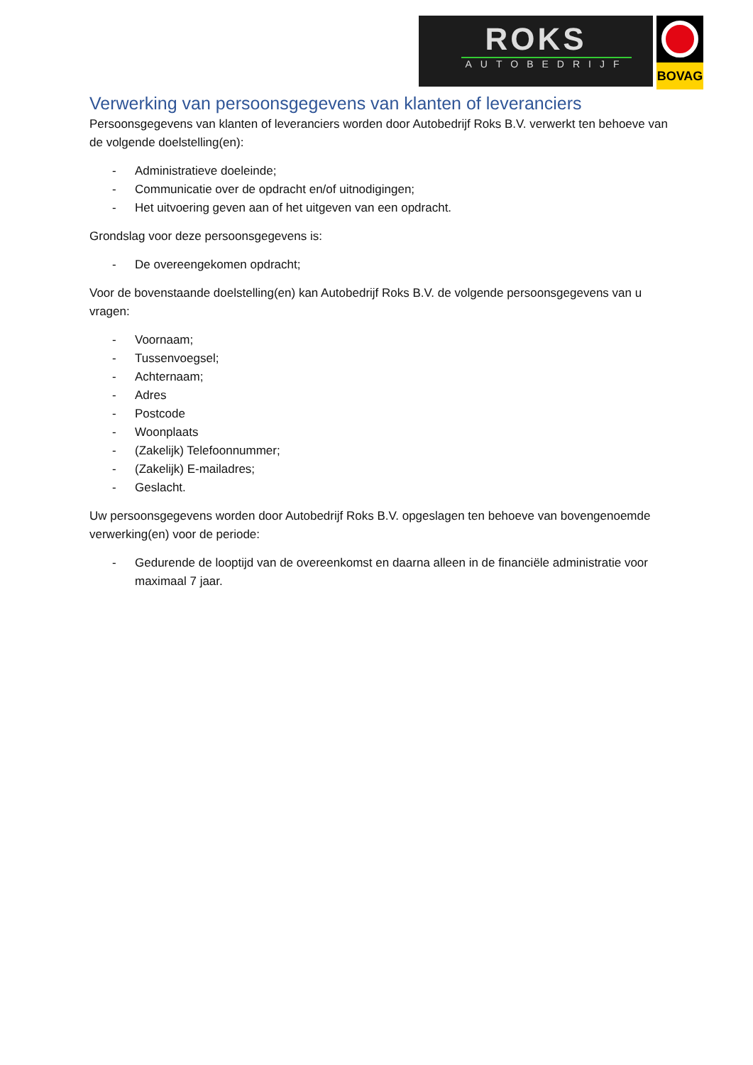ROKS
AUTOBEDRIJF
BOVAG
Verwerking van persoonsgegevens van klanten of leveranciers
Persoonsgegevens van klanten of leveranciers worden door Autobedrijf Roks B.V. verwerkt ten behoeve van de volgende doelstelling(en):
- Administratieve doeleinde;
- Communicatie over de opdracht en/of uitnodigingen;
- Het uitvoering geven aan of het uitgeven van een opdracht.
Grondslag voor deze persoonsgegevens is:
- De overeengekomen opdracht;
Voor de bovenstaande doelstelling(en) kan Autobedrijf Roks B.V. de volgende persoonsgegevens van u vragen:
- Voornaam;
- Tussenvoegsel;
- Achternaam;
- Adres
- Postcode
- Woonplaats
- (Zakelijk) Telefoonnummer;
- (Zakelijk) E-mailadres;
- Geslacht.
Uw persoonsgegevens worden door Autobedrijf Roks B.V. opgeslagen ten behoeve van bovengenoemde verwerking(en) voor de periode:
- Gedurende de looptijd van de overeenkomst en daarna alleen in de financiële administratie voor maximaal 7 jaar.